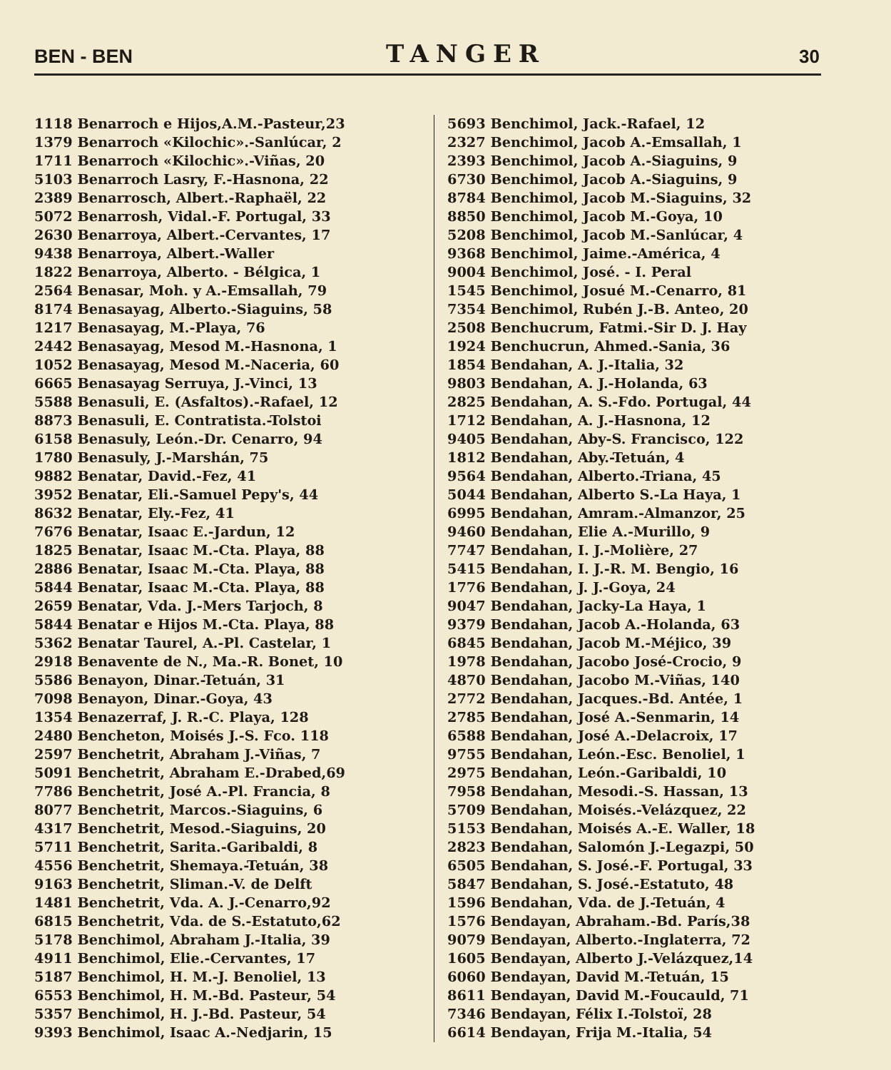BEN - BEN TANGER 30
1118 Benarroch e Hijos,A.M.-Pasteur,23
1379 Benarroch «Kilochic».-Sanlúcar, 2
1711 Benarroch «Kilochic».-Viñas, 20
5103 Benarroch Lasry, F.-Hasnona, 22
2389 Benarrosch, Albert.-Raphaël, 22
5072 Benarrosh, Vidal.-F. Portugal, 33
2630 Benarroya, Albert.-Cervantes, 17
9438 Benarroya, Albert.-Waller
1822 Benarroya, Alberto. - Bélgica, 1
2564 Benasar, Moh. y A.-Emsallah, 79
8174 Benasayag, Alberto.-Siaguins, 58
1217 Benasayag, M.-Playa, 76
2442 Benasayag, Mesod M.-Hasnona, 1
1052 Benasayag, Mesod M.-Naceria, 60
6665 Benasayag Serruya, J.-Vinci, 13
5588 Benasuli, E. (Asfaltos).-Rafael, 12
8873 Benasuli, E. Contratista.-Tolstoi
6158 Benasuly, León.-Dr. Cenarro, 94
1780 Benasuly, J.-Marshán, 75
9882 Benatar, David.-Fez, 41
3952 Benatar, Eli.-Samuel Pepy's, 44
8632 Benatar, Ely.-Fez, 41
7676 Benatar, Isaac E.-Jardun, 12
1825 Benatar, Isaac M.-Cta. Playa, 88
2886 Benatar, Isaac M.-Cta. Playa, 88
5844 Benatar, Isaac M.-Cta. Playa, 88
2659 Benatar, Vda. J.-Mers Tarjoch, 8
5844 Benatar e Hijos M.-Cta. Playa, 88
5362 Benatar Taurel, A.-Pl. Castelar, 1
2918 Benavente de N., Ma.-R. Bonet, 10
5586 Benayon, Dinar.-Tetuán, 31
7098 Benayon, Dinar.-Goya, 43
1354 Benazerraf, J. R.-C. Playa, 128
2480 Bencheton, Moisés J.-S. Fco. 118
2597 Benchetrit, Abraham J.-Viñas, 7
5091 Benchetrit, Abraham E.-Drabed,69
7786 Benchetrit, José A.-Pl. Francia, 8
8077 Benchetrit, Marcos.-Siaguins, 6
4317 Benchetrit, Mesod.-Siaguins, 20
5711 Benchetrit, Sarita.-Garibaldi, 8
4556 Benchetrit, Shemaya.-Tetuán, 38
9163 Benchetrit, Sliman.-V. de Delft
1481 Benchetrit, Vda. A. J.-Cenarro,92
6815 Benchetrit, Vda. de S.-Estatuto,62
5178 Benchimol, Abraham J.-Italia, 39
4911 Benchimol, Elie.-Cervantes, 17
5187 Benchimol, H. M.-J. Benoliel, 13
6553 Benchimol, H. M.-Bd. Pasteur, 54
5357 Benchimol, H. J.-Bd. Pasteur, 54
9393 Benchimol, Isaac A.-Nedjarin, 15
5693 Benchimol, Jack.-Rafael, 12
2327 Benchimol, Jacob A.-Emsallah, 1
2393 Benchimol, Jacob A.-Siaguins, 9
6730 Benchimol, Jacob A.-Siaguins, 9
8784 Benchimol, Jacob M.-Siaguins, 32
8850 Benchimol, Jacob M.-Goya, 10
5208 Benchimol, Jacob M.-Sanlúcar, 4
9368 Benchimol, Jaime.-América, 4
9004 Benchimol, José. - I. Peral
1545 Benchimol, Josué M.-Cenarro, 81
7354 Benchimol, Rubén J.-B. Anteo, 20
2508 Benchucrum, Fatmi.-Sir D. J. Hay
1924 Benchucrun, Ahmed.-Sania, 36
1854 Bendahan, A. J.-Italia, 32
9803 Bendahan, A. J.-Holanda, 63
2825 Bendahan, A. S.-Fdo. Portugal, 44
1712 Bendahan, A. J.-Hasnona, 12
9405 Bendahan, Aby-S. Francisco, 122
1812 Bendahan, Aby.-Tetuán, 4
9564 Bendahan, Alberto.-Triana, 45
5044 Bendahan, Alberto S.-La Haya, 1
6995 Bendahan, Amram.-Almanzor, 25
9460 Bendahan, Elie A.-Murillo, 9
7747 Bendahan, I. J.-Molière, 27
5415 Bendahan, I. J.-R. M. Bengio, 16
1776 Bendahan, J. J.-Goya, 24
9047 Bendahan, Jacky-La Haya, 1
9379 Bendahan, Jacob A.-Holanda, 63
6845 Bendahan, Jacob M.-Méjico, 39
1978 Bendahan, Jacobo José-Crocio, 9
4870 Bendahan, Jacobo M.-Viñas, 140
2772 Bendahan, Jacques.-Bd. Antée, 1
2785 Bendahan, José A.-Senmarin, 14
6588 Bendahan, José A.-Delacroix, 17
9755 Bendahan, León.-Esc. Benoliel, 1
2975 Bendahan, León.-Garibaldi, 10
7958 Bendahan, Mesodi.-S. Hassan, 13
5709 Bendahan, Moisés.-Velázquez, 22
5153 Bendahan, Moisés A.-E. Waller, 18
2823 Bendahan, Salomón J.-Legazpi, 50
6505 Bendahan, S. José.-F. Portugal, 33
5847 Bendahan, S. José.-Estatuto, 48
1596 Bendahan, Vda. de J.-Tetuán, 4
1576 Bendayan, Abraham.-Bd. París,38
9079 Bendayan, Alberto.-Inglaterra, 72
1605 Bendayan, Alberto J.-Velázquez,14
6060 Bendayan, David M.-Tetuán, 15
8611 Bendayan, David M.-Foucauld, 71
7346 Bendayan, Félix I.-Tolstoï, 28
6614 Bendayan, Frija M.-Italia, 54